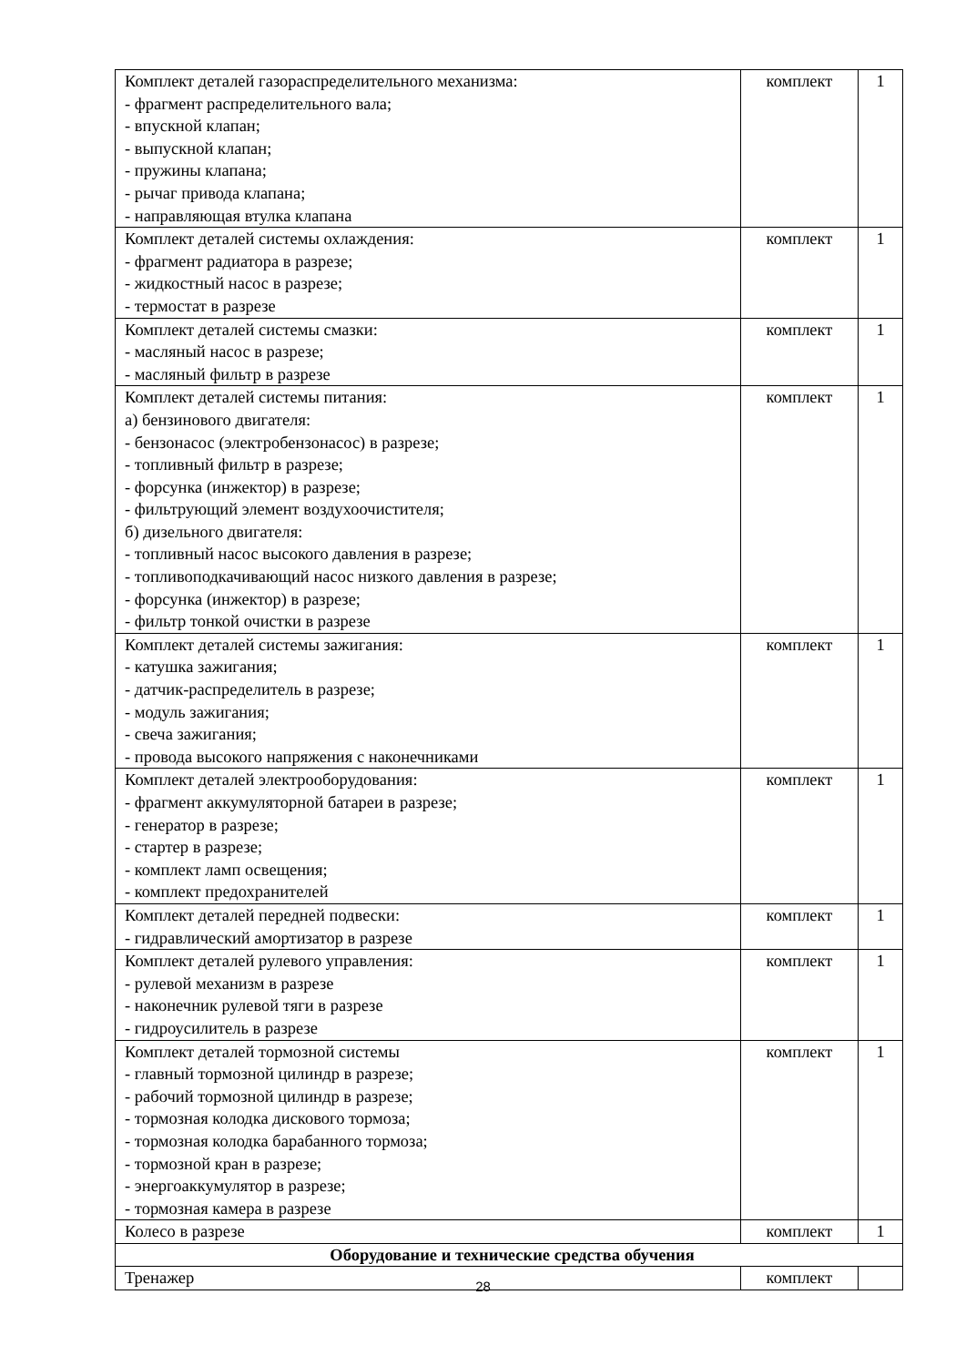| Комплект деталей газораспределительного механизма: - фрагмент распределительного вала; - впускной клапан; - выпускной клапан; - пружины клапана; - рычаг привода клапана; - направляющая втулка клапана | комплект | 1 |
| Комплект деталей системы охлаждения: - фрагмент радиатора в разрезе; - жидкостный насос в разрезе; - термостат в разрезе | комплект | 1 |
| Комплект деталей системы смазки: - масляный насос в разрезе; - масляный фильтр в разрезе | комплект | 1 |
| Комплект деталей системы питания: а) бензинового двигателя: - бензонасос (электробензонасос) в разрезе; - топливный фильтр в разрезе; - форсунка (инжектор) в разрезе; - фильтрующий элемент воздухоочистителя; б) дизельного двигателя: - топливный насос высокого давления в разрезе; - топливоподкачивающий насос низкого давления в разрезе; - форсунка (инжектор) в разрезе; - фильтр тонкой очистки в разрезе | комплект | 1 |
| Комплект деталей системы зажигания: - катушка зажигания; - датчик-распределитель в разрезе; - модуль зажигания; - свеча зажигания; - провода высокого напряжения с наконечниками | комплект | 1 |
| Комплект деталей электрооборудования: - фрагмент аккумуляторной батареи в разрезе; - генератор в разрезе; - стартер в разрезе; - комплект ламп освещения; - комплект предохранителей | комплект | 1 |
| Комплект деталей передней подвески: - гидравлический амортизатор в разрезе | комплект | 1 |
| Комплект деталей рулевого управления: - рулевой механизм в разрезе - наконечник рулевой тяги в разрезе - гидроусилитель в разрезе | комплект | 1 |
| Комплект деталей тормозной системы - главный тормозной цилиндр в разрезе; - рабочий тормозной цилиндр в разрезе; - тормозная колодка дискового тормоза; - тормозная колодка барабанного тормоза; - тормозной кран в разрезе; - энергоаккумулятор в разрезе; - тормозная камера в разрезе | комплект | 1 |
| Колесо в разрезе | комплект | 1 |
| Оборудование и технические средства обучения | | |
| Тренажер | комплект | |
28